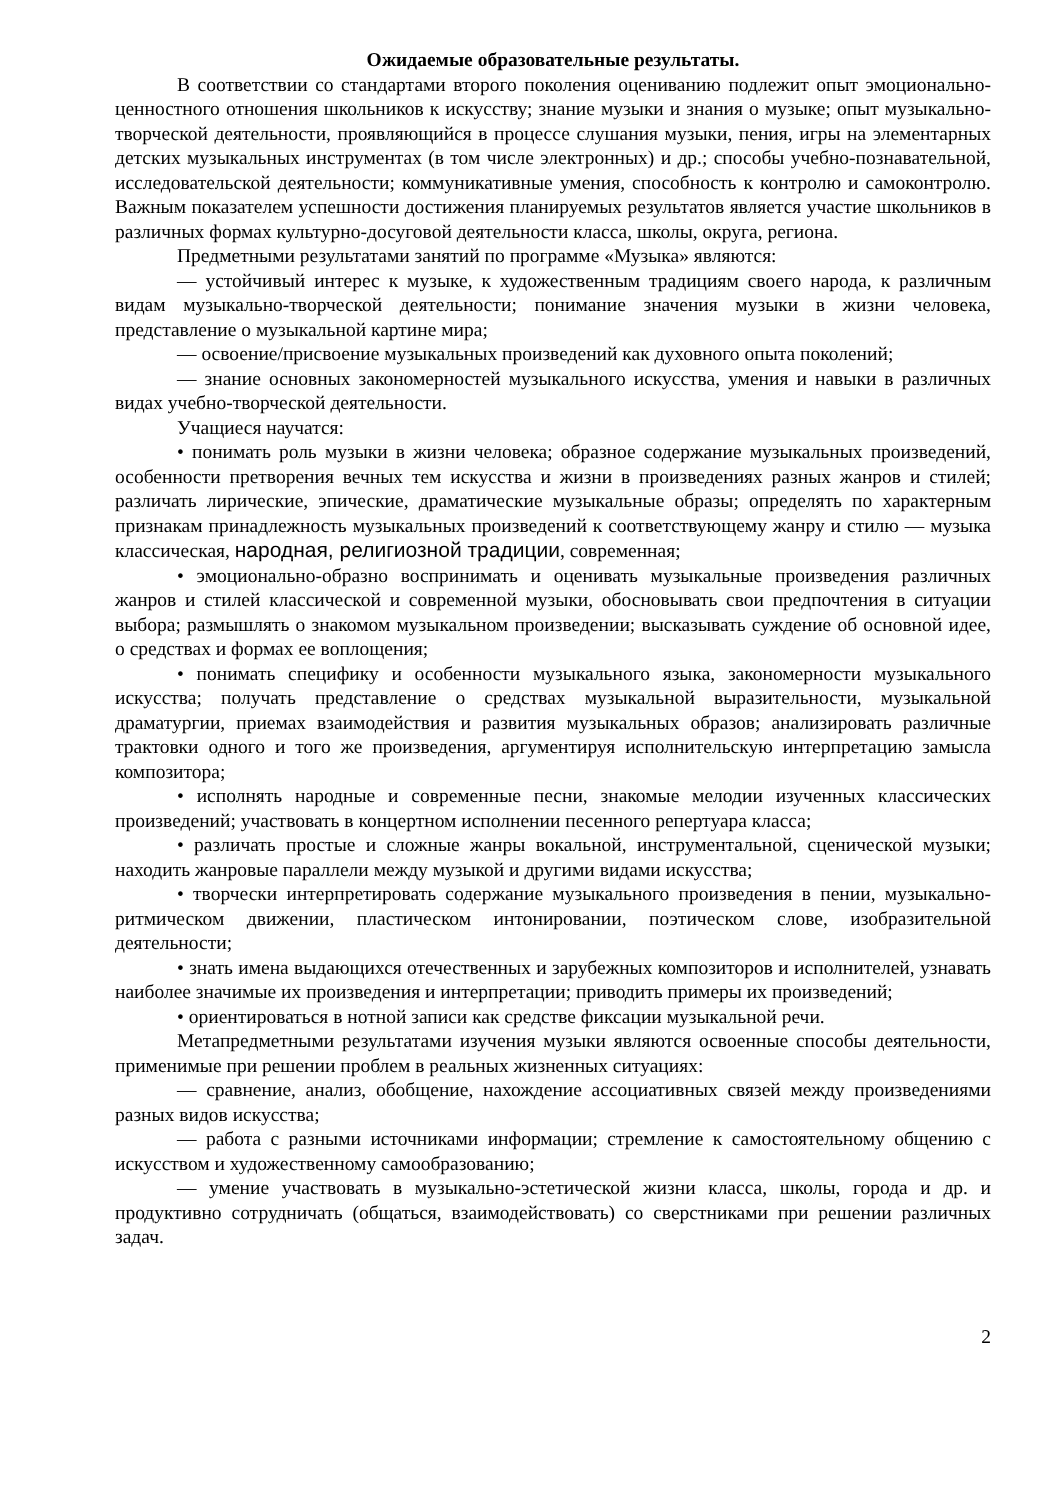Ожидаемые образовательные результаты.
В соответствии со стандартами второго поколения оцениванию подлежит опыт эмоционально-ценностного отношения школьников к искусству; знание музыки и знания о музыке; опыт музыкально-творческой деятельности, проявляющийся в процессе слушания музыки, пения, игры на элементарных детских музыкальных инструментах (в том числе электронных) и др.; способы учебно-познавательной, исследовательской деятельности; коммуникативные умения, способность к контролю и самоконтролю. Важным показателем успешности достижения планируемых результатов является участие школьников в различных формах культурно-досуговой деятельности класса, школы, округа, региона.
Предметными результатами занятий по программе «Музыка» являются:
— устойчивый интерес к музыке, к художественным традициям своего народа, к различным видам музыкально-творческой деятельности; понимание значения музыки в жизни человека, представление о музыкальной картине мира;
— освоение/присвоение музыкальных произведений как духовного опыта поколений;
— знание основных закономерностей музыкального искусства, умения и навыки в различных видах учебно-творческой деятельности.
Учащиеся научатся:
• понимать роль музыки в жизни человека; образное содержание музыкальных произведений, особенности претворения вечных тем искусства и жизни в произведениях разных жанров и стилей; различать лирические, эпические, драматические музыкальные образы; определять по характерным признакам принадлежность музыкальных произведений к соответствующему жанру и стилю — музыка классическая, народная, религиозной традиции, современная;
• эмоционально-образно воспринимать и оценивать музыкальные произведения различных жанров и стилей классической и современной музыки, обосновывать свои предпочтения в ситуации выбора; размышлять о знакомом музыкальном произведении; высказывать суждение об основной идее, о средствах и формах ее воплощения;
• понимать специфику и особенности музыкального языка, закономерности музыкального искусства; получать представление о средствах музыкальной выразительности, музыкальной драматургии, приемах взаимодействия и развития музыкальных образов; анализировать различные трактовки одного и того же произведения, аргументируя исполнительскую интерпретацию замысла композитора;
• исполнять народные и современные песни, знакомые мелодии изученных классических произведений; участвовать в концертном исполнении песенного репертуара класса;
• различать простые и сложные жанры вокальной, инструментальной, сценической музыки; находить жанровые параллели между музыкой и другими видами искусства;
• творчески интерпретировать содержание музыкального произведения в пении, музыкально-ритмическом движении, пластическом интонировании, поэтическом слове, изобразительной деятельности;
• знать имена выдающихся отечественных и зарубежных композиторов и исполнителей, узнавать наиболее значимые их произведения и интерпретации; приводить примеры их произведений;
• ориентироваться в нотной записи как средстве фиксации музыкальной речи.
Метапредметными результатами изучения музыки являются освоенные способы деятельности, применимые при решении проблем в реальных жизненных ситуациях:
— сравнение, анализ, обобщение, нахождение ассоциативных связей между произведениями разных видов искусства;
— работа с разными источниками информации; стремление к самостоятельному общению с искусством и художественному самообразованию;
— умение участвовать в музыкально-эстетической жизни класса, школы, города и др. и продуктивно сотрудничать (общаться, взаимодействовать) со сверстниками при решении различных задач.
2